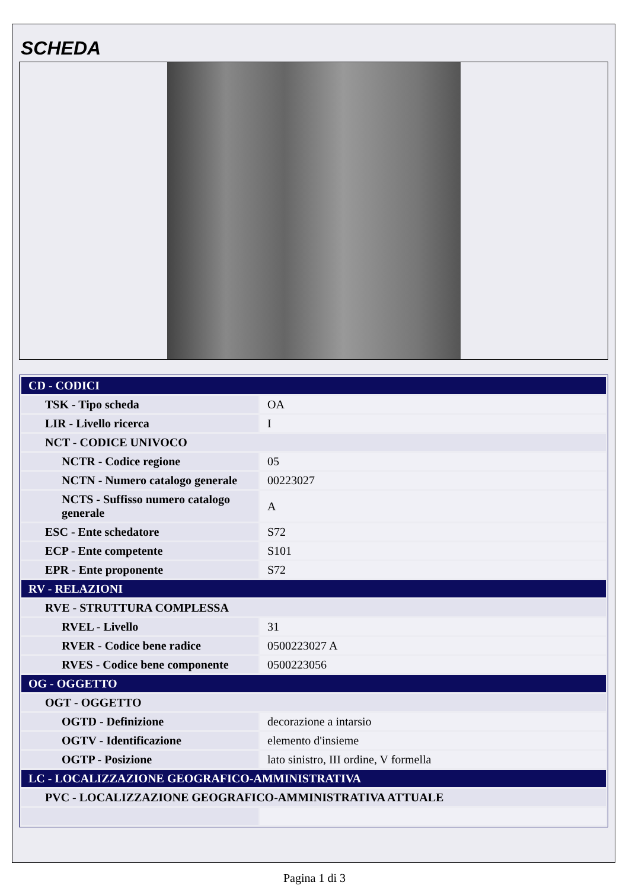SCHEDA
| CD - CODICI | |
| TSK - Tipo scheda | OA |
| LIR - Livello ricerca | I |
| NCT - CODICE UNIVOCO | |
| NCTR - Codice regione | 05 |
| NCTN - Numero catalogo generale | 00223027 |
| NCTS - Suffisso numero catalogo generale | A |
| ESC - Ente schedatore | S72 |
| ECP - Ente competente | S101 |
| EPR - Ente proponente | S72 |
| RV - RELAZIONI | |
| RVE - STRUTTURA COMPLESSA | |
| RVEL - Livello | 31 |
| RVER - Codice bene radice | 0500223027 A |
| RVES - Codice bene componente | 0500223056 |
| OG - OGGETTO | |
| OGT - OGGETTO | |
| OGTD - Definizione | decorazione a intarsio |
| OGTV - Identificazione | elemento d'insieme |
| OGTP - Posizione | lato sinistro, III ordine, V formella |
| LC - LOCALIZZAZIONE GEOGRAFICO-AMMINISTRATIVA | |
| PVC - LOCALIZZAZIONE GEOGRAFICO-AMMINISTRATIVA ATTUALE | |
Pagina 1 di 3